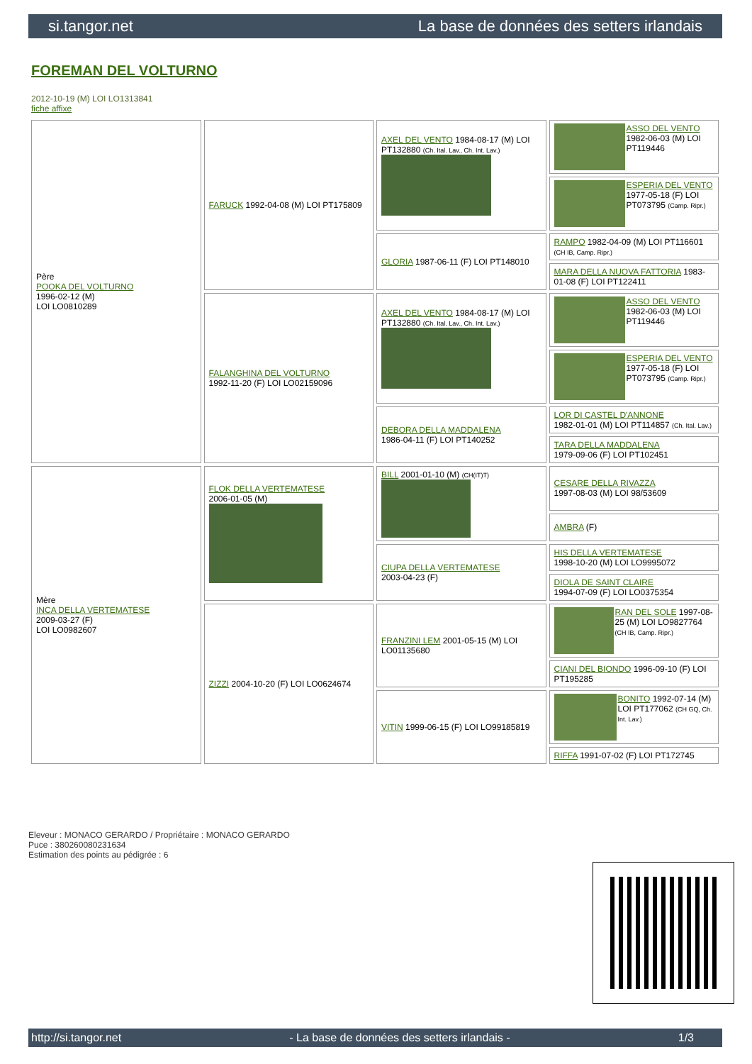si.tangor.net La base de données des setters irlandais
FOREMAN DEL VOLTURNO
2012-10-19 (M) LOI LO1313841
fiche affixe
| Père POOKA DEL VOLTURNO 1996-02-12 (M) LOI LO0810289 | FARUCK 1992-04-08 (M) LOI PT175809 | AXEL DEL VENTO 1984-08-17 (M) LOI PT132880 (Ch. Ital. Lav., Ch. Int. Lav.) | ASSO DEL VENTO 1982-06-03 (M) LOI PT119446 |
| | | | ESPERIA DEL VENTO 1977-05-18 (F) LOI PT073795 (Camp. Ripr.) |
| | | GLORIA 1987-06-11 (F) LOI PT148010 | RAMPO 1982-04-09 (M) LOI PT116601 (CH IB, Camp. Ripr.) |
| | | | MARA DELLA NUOVA FATTORIA 1983-01-08 (F) LOI PT122411 |
| | FALANGHINA DEL VOLTURNO 1992-11-20 (F) LOI LO02159096 | AXEL DEL VENTO 1984-08-17 (M) LOI PT132880 (Ch. Ital. Lav., Ch. Int. Lav.) | ASSO DEL VENTO 1982-06-03 (M) LOI PT119446 |
| | | | ESPERIA DEL VENTO 1977-05-18 (F) LOI PT073795 (Camp. Ripr.) |
| | | DEBORA DELLA MADDALENA 1986-04-11 (F) LOI PT140252 | LOR DI CASTEL D'ANNONE 1982-01-01 (M) LOI PT114857 (Ch. Ital. Lav.) |
| | | | TARA DELLA MADDALENA 1979-09-06 (F) LOI PT102451 |
| Mère INCA DELLA VERTEMATESE 2009-03-27 (F) LOI LO0982607 | FLOK DELLA VERTEMATESE 2006-01-05 (M) | BILL 2001-01-10 (M) (CH(IT)T) | CESARE DELLA RIVAZZA 1997-08-03 (M) LOI 98/53609 |
| | | | AMBRA (F) |
| | | CIUPA DELLA VERTEMATESE 2003-04-23 (F) | HIS DELLA VERTEMATESE 1998-10-20 (M) LOI LO9995072 |
| | | | DIOLA DE SAINT CLAIRE 1994-07-09 (F) LOI LO0375354 |
| | ZIZZI 2004-10-20 (F) LOI LO0624674 | FRANZINI LEM 2001-05-15 (M) LOI LO01135680 | RAN DEL SOLE 1997-08-25 (M) LOI LO9827764 (CH IB, Camp. Ripr.) |
| | | | CIANI DEL BIONDO 1996-09-10 (F) LOI PT195285 |
| | | VITIN 1999-06-15 (F) LOI LO99185819 | BONITO 1992-07-14 (M) LOI PT177062 (CH GQ, Ch. Int. Lav.) |
| | | | RIFFA 1991-07-02 (F) LOI PT172745 |
Eleveur : MONACO GERARDO / Propriétaire : MONACO GERARDO
Puce : 380260080231634
Estimation des points au pédigrée : 6
http://si.tangor.net - La base de données des setters irlandais - 1/3